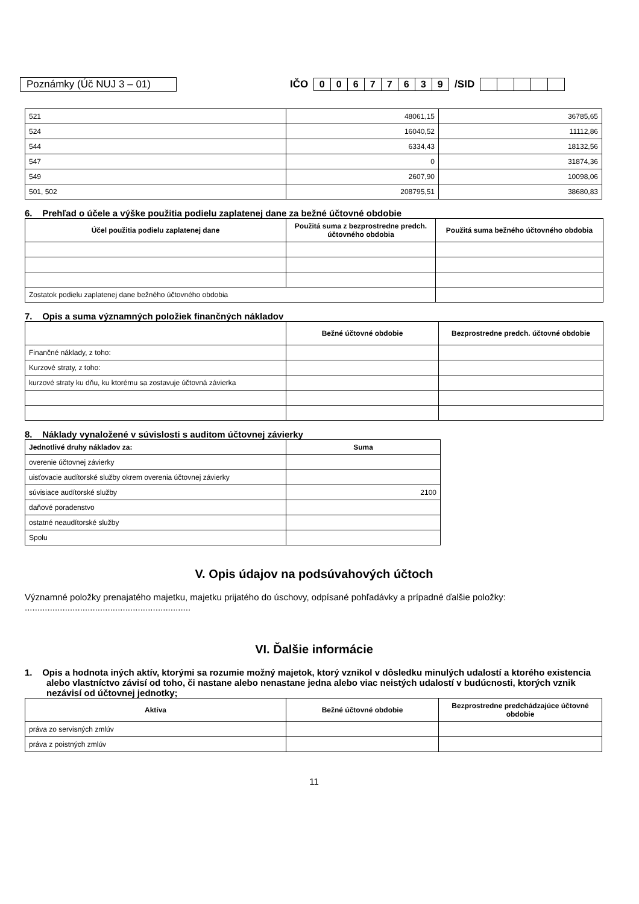Poznámky (Úč NUJ 3 – 01) IČO 00677639 /SID
| 521 | 48061,15 | 36785,65 |
| 524 | 16040,52 | 11112,86 |
| 544 | 6334,43 | 18132,56 |
| 547 | 0 | 31874,36 |
| 549 | 2607,90 | 10098,06 |
| 501, 502 | 208795,51 | 38680,83 |
6. Prehľad o účele a výške použitia podielu zaplatenej dane za bežné účtovné obdobie
| Účel použitia podielu zaplatenej dane | Použitá suma z bezprostredne predch. účtovného obdobia | Použitá suma bežného účtovného obdobia |
| --- | --- | --- |
| Zostatok podielu zaplatenej dane bežného účtovného obdobia | | |
7. Opis a suma významných položiek finančných nákladov
| | Bežné účtovné obdobie | Bezprostredne predch. účtovné obdobie |
| --- | --- | --- |
| Finančné náklady, z toho: | | |
| Kurzové straty, z toho: | | |
| kurzové straty ku dňu, ku ktorému sa zostavuje účtovná závierka | | |
8. Náklady vynaložené v súvislosti s auditom účtovnej závierky
| Jednotlivé druhy nákladov za: | Suma |
| overenie účtovnej závierky | |
| uisťovacie audítorské služby okrem overenia účtovnej závierky | |
| súvisiace audítorské služby | 2100 |
| daňové poradenstvo | |
| ostatné neaudítorské služby | |
| Spolu | |
V. Opis údajov na podsúvahových účtoch
Významné položky prenajatého majetku, majetku prijatého do úschovy, odpísané pohľadávky a prípadné ďalšie položky: ..................................................................
VI. Ďalšie informácie
1. Opis a hodnota iných aktív, ktorými sa rozumie možný majetok, ktorý vznikol v dôsledku minulých udalostí a ktorého existencia alebo vlastníctvo závisí od toho, či nastane alebo nenastane jedna alebo viac neistých udalostí v budúcnosti, ktorých vznik nezávisí od účtovnej jednotky;
| Aktíva | Bežné účtovné obdobie | Bezprostredne predchádzajúce účtovné obdobie |
| --- | --- | --- |
| práva zo servisných zmlúv | | |
| práva z poistných zmlúv | | |
11